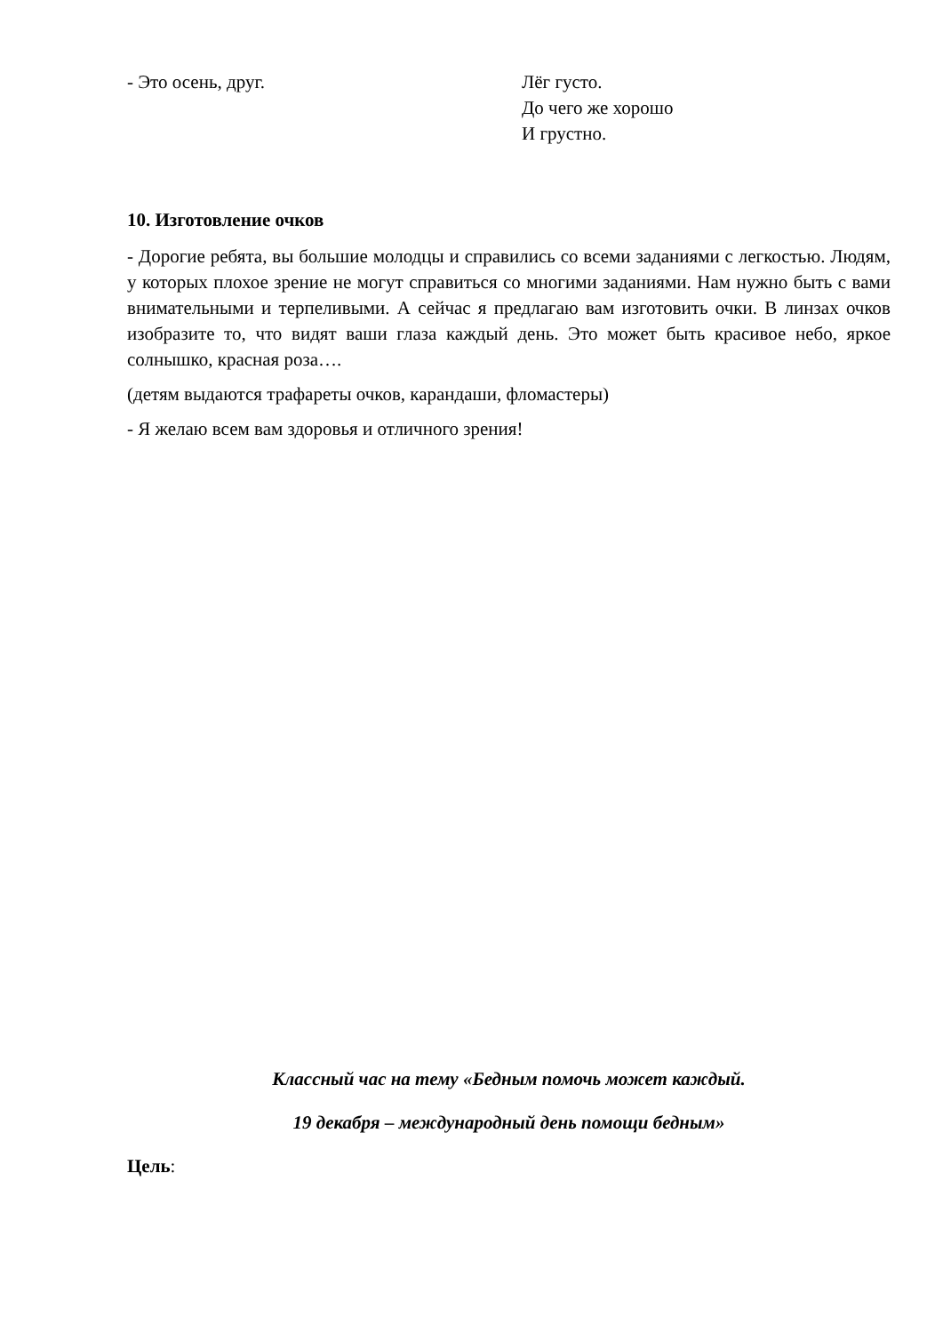- Это осень, друг. Лёг густо.
До чего же хорошо
И грустно.
10. Изготовление очков
- Дорогие ребята, вы большие молодцы и справились со всеми заданиями с легкостью. Людям, у которых плохое зрение не могут справиться со многими заданиями. Нам нужно быть с вами внимательными и терпеливыми. А сейчас я предлагаю вам изготовить очки. В линзах очков изобразите то, что видят ваши глаза каждый день. Это может быть красивое небо, яркое солнышко, красная роза….
(детям выдаются трафареты очков, карандаши, фломастеры)
- Я желаю всем вам здоровья и отличного зрения!
Классный час на тему «Бедным помочь может каждый.
19 декабря – международный день помощи бедным»
Цель: